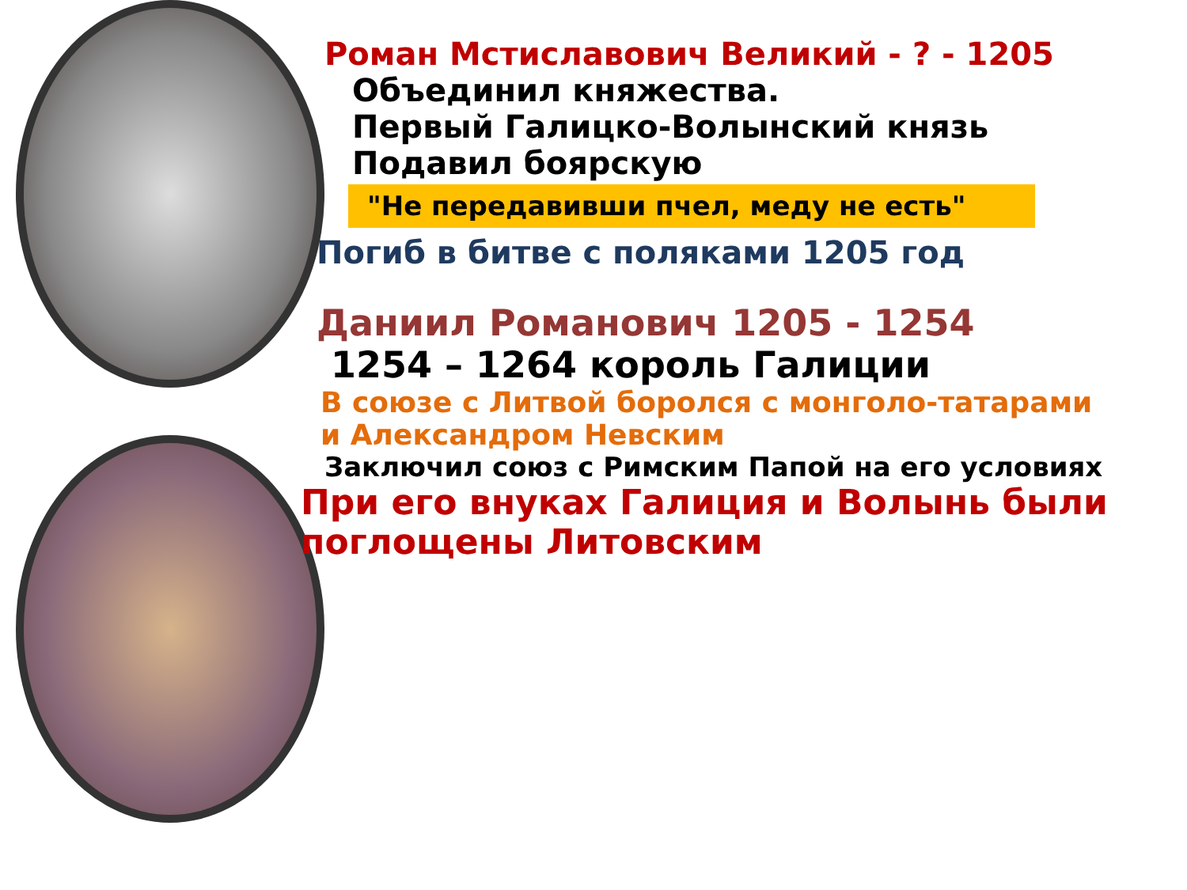Роман Мстиславович Великий - ? - 1205
Объединил княжества.
Первый Галицко-Волынский князь
Подавил боярскую
"Не передавивши пчел, меду не есть"
Погиб в битве с поляками 1205 год
Даниил Романович 1205 - 1254
1254 – 1264 король Галиции
В союзе с Литвой боролся с монголо-татарами и Александром Невским
Заключил союз с Римским Папой на его условиях
При его внуках Галиция и Волынь были
поглощены Литовским